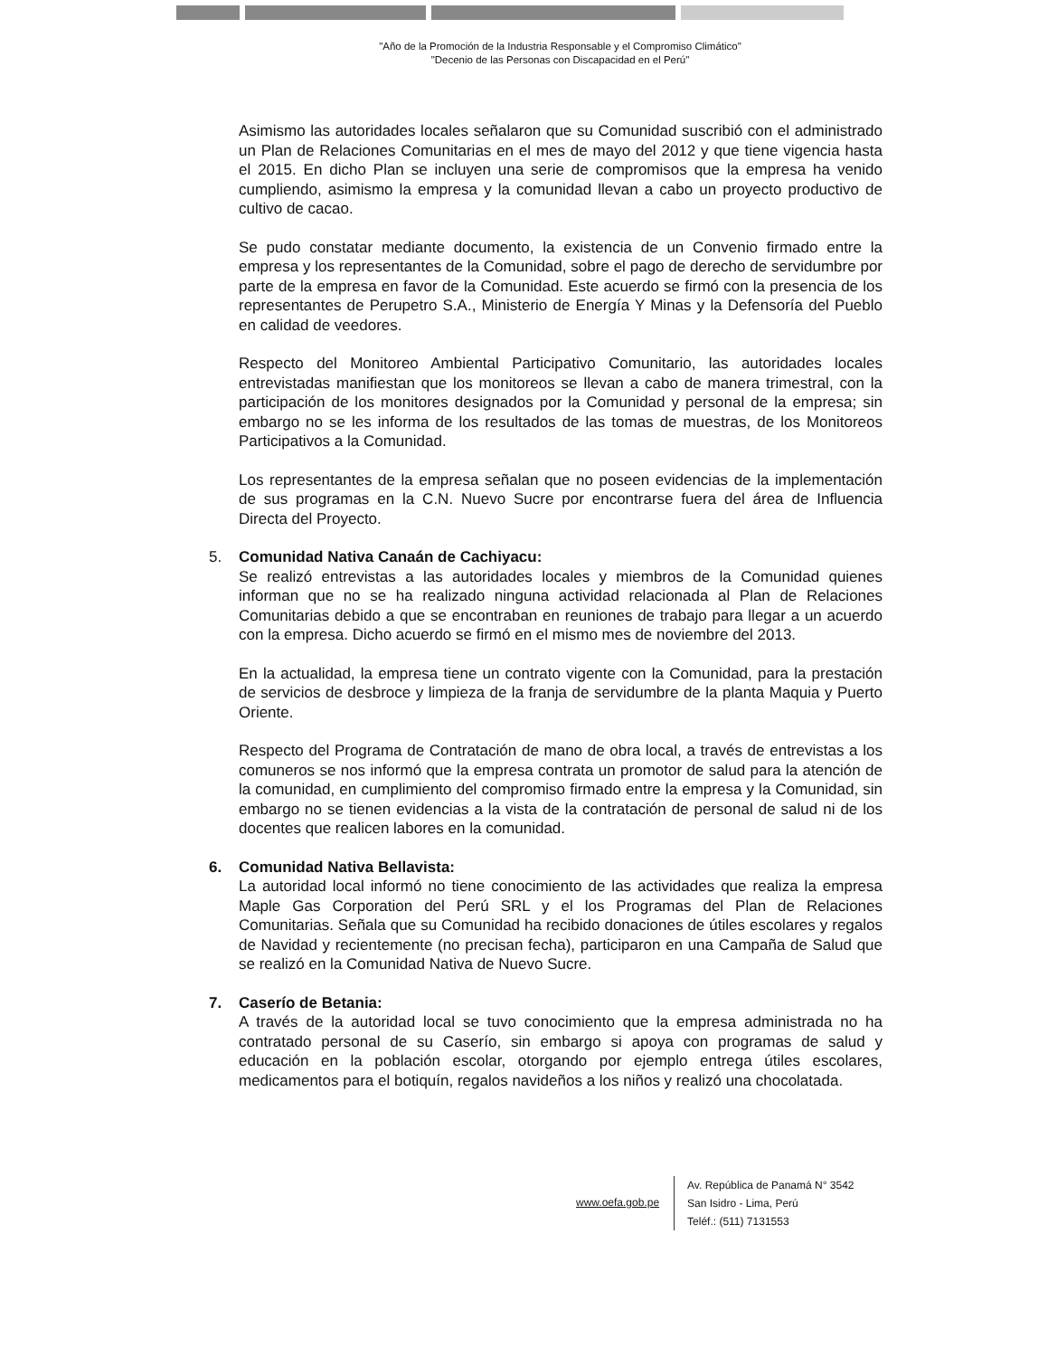"Año de la Promoción de la Industria Responsable y el Compromiso Climático"
"Decenio de las Personas con Discapacidad en el Perú"
Asimismo las autoridades locales señalaron que su Comunidad suscribió con el administrado un Plan de Relaciones Comunitarias en el mes de mayo del 2012 y que tiene vigencia hasta el 2015. En dicho Plan se incluyen una serie de compromisos que la empresa ha venido cumpliendo, asimismo la empresa y la comunidad llevan a cabo un proyecto productivo de cultivo de cacao.
Se pudo constatar mediante documento, la existencia de un Convenio firmado entre la empresa y los representantes de la Comunidad, sobre el pago de derecho de servidumbre por parte de la empresa en favor de la Comunidad. Este acuerdo se firmó con la presencia de los representantes de Perupetro S.A., Ministerio de Energía Y Minas y la Defensoría del Pueblo en calidad de veedores.
Respecto del Monitoreo Ambiental Participativo Comunitario, las autoridades locales entrevistadas manifiestan que los monitoreos se llevan a cabo de manera trimestral, con la participación de los monitores designados por la Comunidad y personal de la empresa; sin embargo no se les informa de los resultados de las tomas de muestras, de los Monitoreos Participativos a la Comunidad.
Los representantes de la empresa señalan que no poseen evidencias de la implementación de sus programas en la C.N. Nuevo Sucre por encontrarse fuera del área de Influencia Directa del Proyecto.
5. Comunidad Nativa Canaán de Cachiyacu:
Se realizó entrevistas a las autoridades locales y miembros de la Comunidad quienes informan que no se ha realizado ninguna actividad relacionada al Plan de Relaciones Comunitarias debido a que se encontraban en reuniones de trabajo para llegar a un acuerdo con la empresa. Dicho acuerdo se firmó en el mismo mes de noviembre del 2013.
En la actualidad, la empresa tiene un contrato vigente con la Comunidad, para la prestación de servicios de desbroce y limpieza de la franja de servidumbre de la planta Maquia y Puerto Oriente.
Respecto del Programa de Contratación de mano de obra local, a través de entrevistas a los comuneros se nos informó que la empresa contrata un promotor de salud para la atención de la comunidad, en cumplimiento del compromiso firmado entre la empresa y la Comunidad, sin embargo no se tienen evidencias a la vista de la contratación de personal de salud ni de los docentes que realicen labores en la comunidad.
6. Comunidad Nativa Bellavista:
La autoridad local informó no tiene conocimiento de las actividades que realiza la empresa Maple Gas Corporation del Perú SRL y el los Programas del Plan de Relaciones Comunitarias. Señala que su Comunidad ha recibido donaciones de útiles escolares y regalos de Navidad y recientemente (no precisan fecha), participaron en una Campaña de Salud que se realizó en la Comunidad Nativa de Nuevo Sucre.
7. Caserío de Betania:
A través de la autoridad local se tuvo conocimiento que la empresa administrada no ha contratado personal de su Caserío, sin embargo si apoya con programas de salud y educación en la población escolar, otorgando por ejemplo entrega útiles escolares, medicamentos para el botiquín, regalos navideños a los niños y realizó una chocolatada.
www.oefa.gob.pe
Av. República de Panamá N° 3542
San Isidro - Lima, Perú
Teléf.: (511) 7131553